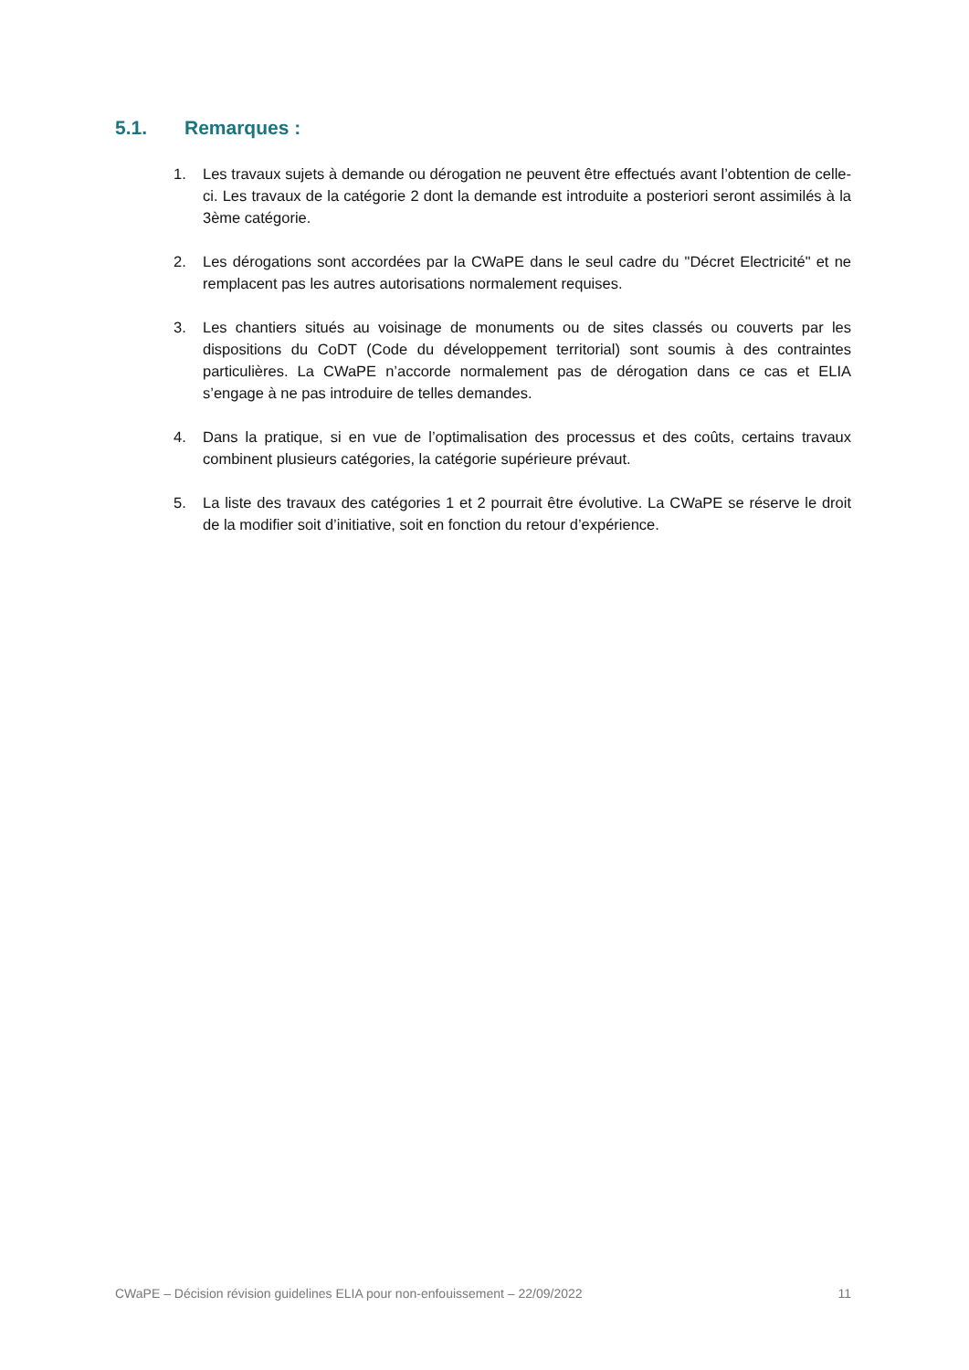5.1. Remarques :
1. Les travaux sujets à demande ou dérogation ne peuvent être effectués avant l’obtention de celle-ci. Les travaux de la catégorie 2 dont la demande est introduite a posteriori seront assimilés à la 3ème catégorie.
2. Les dérogations sont accordées par la CWaPE dans le seul cadre du "Décret Electricité" et ne remplacent pas les autres autorisations normalement requises.
3. Les chantiers situés au voisinage de monuments ou de sites classés ou couverts par les dispositions du CoDT (Code du développement territorial) sont soumis à des contraintes particulières. La CWaPE n’accorde normalement pas de dérogation dans ce cas et ELIA s’engage à ne pas introduire de telles demandes.
4. Dans la pratique, si en vue de l’optimalisation des processus et des coûts, certains travaux combinent plusieurs catégories, la catégorie supérieure prévaut.
5. La liste des travaux des catégories 1 et 2 pourrait être évolutive. La CWaPE se réserve le droit de la modifier soit d’initiative, soit en fonction du retour d’expérience.
CWaPE – Décision révision guidelines ELIA pour non-enfouissement – 22/09/2022 11